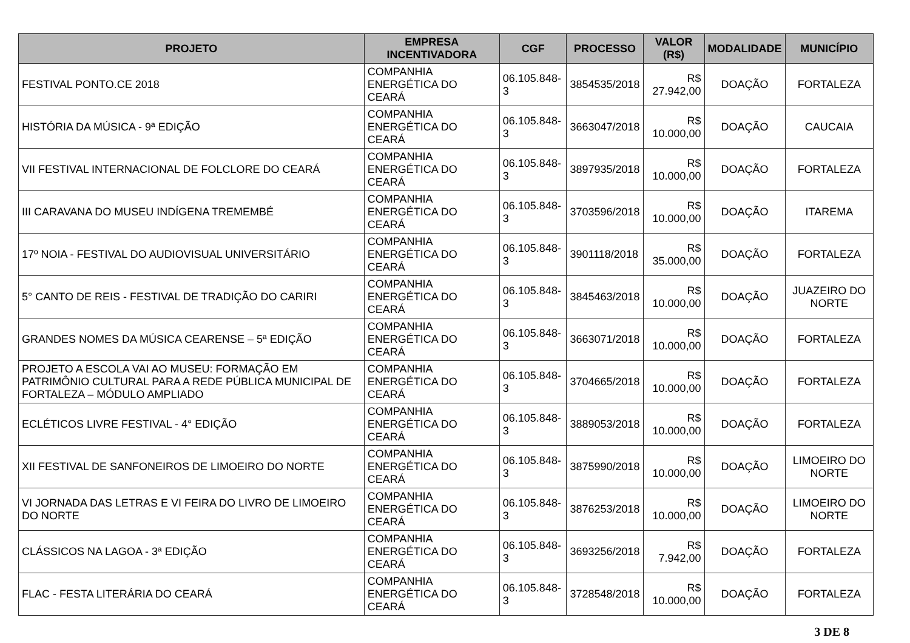| PROJETO | EMPRESA INCENTIVADORA | CGF | PROCESSO | VALOR (R$) | MODALIDADE | MUNICÍPIO |
| --- | --- | --- | --- | --- | --- | --- |
| FESTIVAL PONTO.CE 2018 | COMPANHIA ENERGÉTICA DO CEARÁ | 06.105.848-3 | 3854535/2018 | R$ 27.942,00 | DOAÇÃO | FORTALEZA |
| HISTÓRIA DA MÚSICA - 9ª EDIÇÃO | COMPANHIA ENERGÉTICA DO CEARÁ | 06.105.848-3 | 3663047/2018 | R$ 10.000,00 | DOAÇÃO | CAUCAIA |
| VII FESTIVAL INTERNACIONAL DE FOLCLORE DO CEARÁ | COMPANHIA ENERGÉTICA DO CEARÁ | 06.105.848-3 | 3897935/2018 | R$ 10.000,00 | DOAÇÃO | FORTALEZA |
| III CARAVANA DO MUSEU INDÍGENA TREMEMBÉ | COMPANHIA ENERGÉTICA DO CEARÁ | 06.105.848-3 | 3703596/2018 | R$ 10.000,00 | DOAÇÃO | ITAREMA |
| 17º NOIA - FESTIVAL DO AUDIOVISUAL UNIVERSITÁRIO | COMPANHIA ENERGÉTICA DO CEARÁ | 06.105.848-3 | 3901118/2018 | R$ 35.000,00 | DOAÇÃO | FORTALEZA |
| 5° CANTO DE REIS - FESTIVAL DE TRADIÇÃO DO CARIRI | COMPANHIA ENERGÉTICA DO CEARÁ | 06.105.848-3 | 3845463/2018 | R$ 10.000,00 | DOAÇÃO | JUAZEIRO DO NORTE |
| GRANDES NOMES DA MÚSICA CEARENSE – 5ª EDIÇÃO | COMPANHIA ENERGÉTICA DO CEARÁ | 06.105.848-3 | 3663071/2018 | R$ 10.000,00 | DOAÇÃO | FORTALEZA |
| PROJETO A ESCOLA VAI AO MUSEU: FORMAÇÃO EM PATRIMÔNIO CULTURAL PARA A REDE PÚBLICA MUNICIPAL DE FORTALEZA – MÓDULO AMPLIADO | COMPANHIA ENERGÉTICA DO CEARÁ | 06.105.848-3 | 3704665/2018 | R$ 10.000,00 | DOAÇÃO | FORTALEZA |
| ECLÉTICOS LIVRE FESTIVAL - 4° EDIÇÃO | COMPANHIA ENERGÉTICA DO CEARÁ | 06.105.848-3 | 3889053/2018 | R$ 10.000,00 | DOAÇÃO | FORTALEZA |
| XII FESTIVAL DE SANFONEIROS DE LIMOEIRO DO NORTE | COMPANHIA ENERGÉTICA DO CEARÁ | 06.105.848-3 | 3875990/2018 | R$ 10.000,00 | DOAÇÃO | LIMOEIRO DO NORTE |
| VI JORNADA DAS LETRAS E VI FEIRA DO LIVRO DE LIMOEIRO DO NORTE | COMPANHIA ENERGÉTICA DO CEARÁ | 06.105.848-3 | 3876253/2018 | R$ 10.000,00 | DOAÇÃO | LIMOEIRO DO NORTE |
| CLÁSSICOS NA LAGOA - 3ª EDIÇÃO | COMPANHIA ENERGÉTICA DO CEARÁ | 06.105.848-3 | 3693256/2018 | R$ 7.942,00 | DOAÇÃO | FORTALEZA |
| FLAC - FESTA LITERÁRIA DO CEARÁ | COMPANHIA ENERGÉTICA DO CEARÁ | 06.105.848-3 | 3728548/2018 | R$ 10.000,00 | DOAÇÃO | FORTALEZA |
3 DE 8